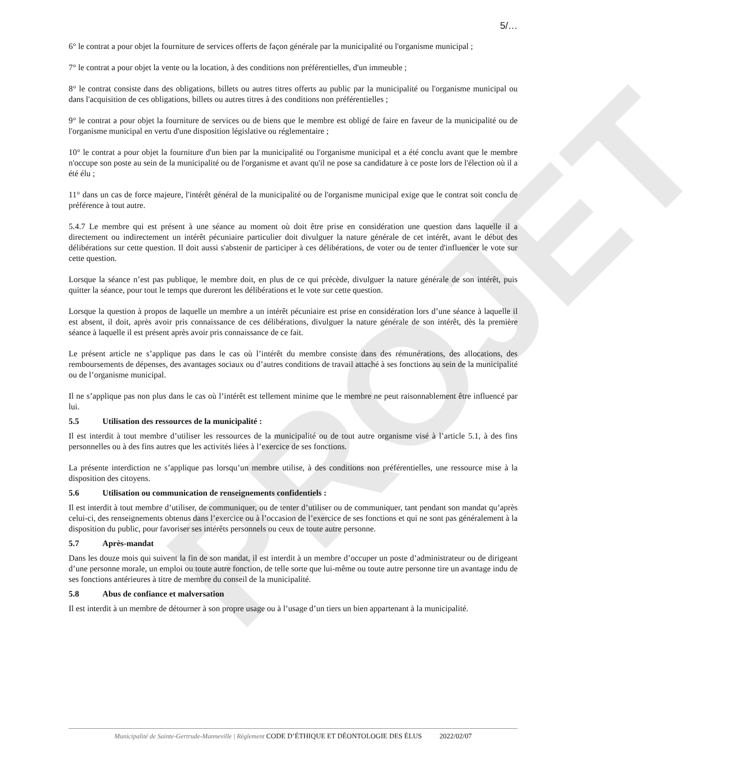PROJET
5/…
6° le contrat a pour objet la fourniture de services offerts de façon générale par la municipalité ou l'organisme municipal ;
7° le contrat a pour objet la vente ou la location, à des conditions non préférentielles, d'un immeuble ;
8° le contrat consiste dans des obligations, billets ou autres titres offerts au public par la municipalité ou l'organisme municipal ou dans l'acquisition de ces obligations, billets ou autres titres à des conditions non préférentielles ;
9° le contrat a pour objet la fourniture de services ou de biens que le membre est obligé de faire en faveur de la municipalité ou de l'organisme municipal en vertu d'une disposition législative ou réglementaire ;
10° le contrat a pour objet la fourniture d'un bien par la municipalité ou l'organisme municipal et a été conclu avant que le membre n'occupe son poste au sein de la municipalité ou de l'organisme et avant qu'il ne pose sa candidature à ce poste lors de l'élection où il a été élu ;
11° dans un cas de force majeure, l'intérêt général de la municipalité ou de l'organisme municipal exige que le contrat soit conclu de préférence à tout autre.
5.4.7 Le membre qui est présent à une séance au moment où doit être prise en considération une question dans laquelle il a directement ou indirectement un intérêt pécuniaire particulier doit divulguer la nature générale de cet intérêt, avant le début des délibérations sur cette question. Il doit aussi s'abstenir de participer à ces délibérations, de voter ou de tenter d'influencer le vote sur cette question.
Lorsque la séance n’est pas publique, le membre doit, en plus de ce qui précède, divulguer la nature générale de son intérêt, puis quitter la séance, pour tout le temps que dureront les délibérations et le vote sur cette question.
Lorsque la question à propos de laquelle un membre a un intérêt pécuniaire est prise en considération lors d’une séance à laquelle il est absent, il doit, après avoir pris connaissance de ces délibérations, divulguer la nature générale de son intérêt, dès la première séance à laquelle il est présent après avoir pris connaissance de ce fait.
Le présent article ne s’applique pas dans le cas où l’intérêt du membre consiste dans des rémunérations, des allocations, des remboursements de dépenses, des avantages sociaux ou d’autres conditions de travail attaché à ses fonctions au sein de la municipalité ou de l’organisme municipal.
Il ne s’applique pas non plus dans le cas où l’intérêt est tellement minime que le membre ne peut raisonnablement être influencé par lui.
5.5 Utilisation des ressources de la municipalité :
Il est interdit à tout membre d’utiliser les ressources de la municipalité ou de tout autre organisme visé à l’article 5.1, à des fins personnelles ou à des fins autres que les activités liées à l’exercice de ses fonctions.
La présente interdiction ne s’applique pas lorsqu’un membre utilise, à des conditions non préférentielles, une ressource mise à la disposition des citoyens.
5.6 Utilisation ou communication de renseignements confidentiels :
Il est interdit à tout membre d’utiliser, de communiquer, ou de tenter d’utiliser ou de communiquer, tant pendant son mandat qu’après celui-ci, des renseignements obtenus dans l’exercice ou à l’occasion de l’exercice de ses fonctions et qui ne sont pas généralement à la disposition du public, pour favoriser ses intérêts personnels ou ceux de toute autre personne.
5.7 Après-mandat
Dans les douze mois qui suivent la fin de son mandat, il est interdit à un membre d’occuper un poste d’administrateur ou de dirigeant d’une personne morale, un emploi ou toute autre fonction, de telle sorte que lui-même ou toute autre personne tire un avantage indu de ses fonctions antérieures à titre de membre du conseil de la municipalité.
5.8 Abus de confiance et malversation
Il est interdit à un membre de détourner à son propre usage ou à l’usage d’un tiers un bien appartenant à la municipalité.
Municipalité de Sainte-Gertrude-Manneville | Règlement CODE D’ÉTHIQUE ET DÉONTOLOGIE DES ÉLUS 2022/02/07